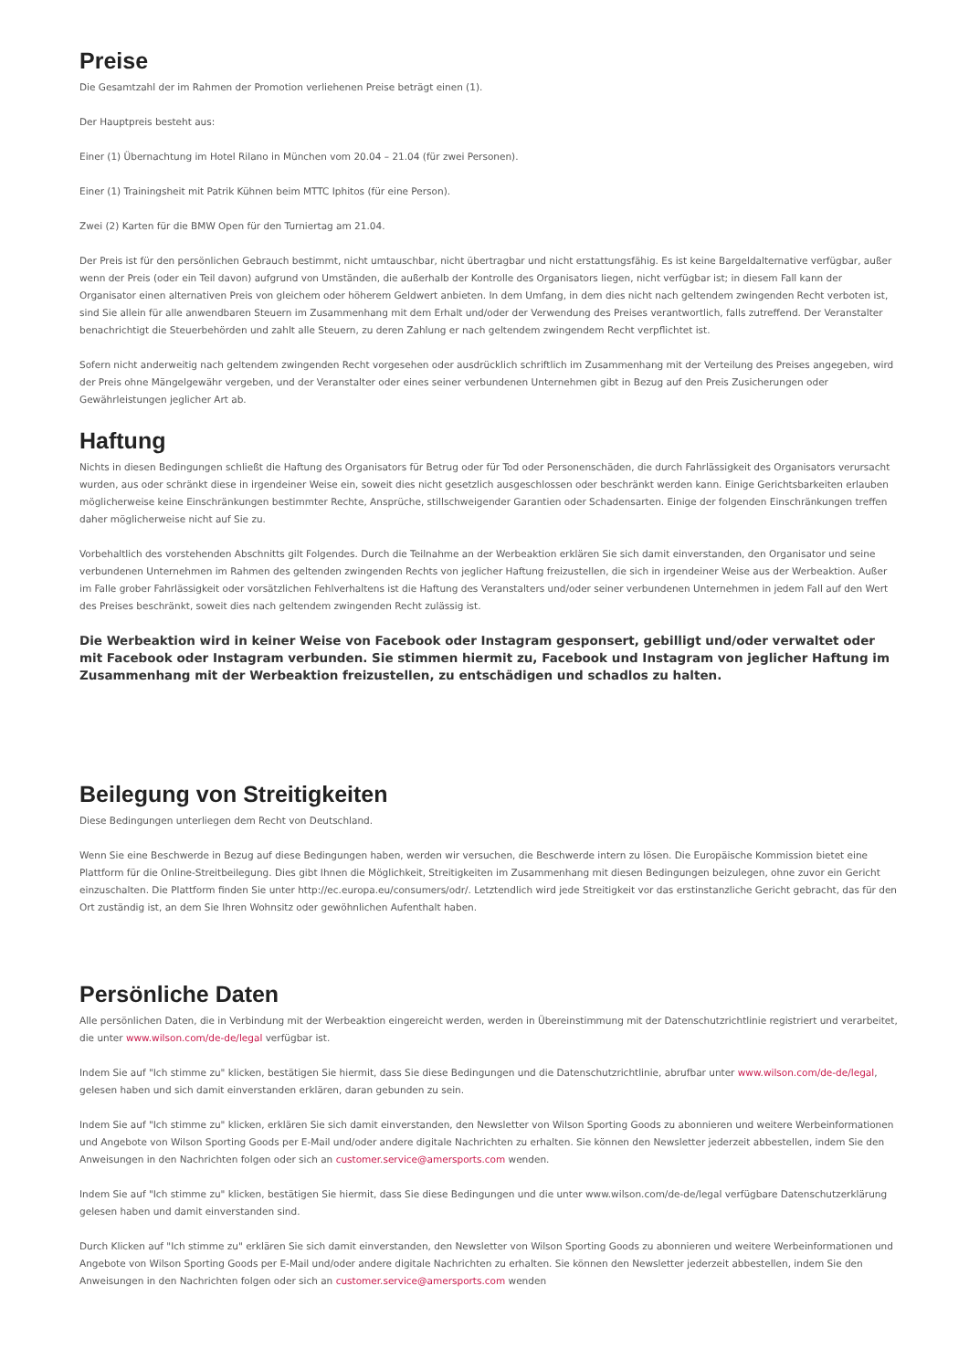Preise
Die Gesamtzahl der im Rahmen der Promotion verliehenen Preise beträgt einen (1).
Der Hauptpreis besteht aus:
Einer (1) Übernachtung im Hotel Rilano in München vom 20.04 – 21.04 (für zwei Personen).
Einer (1) Trainingsheit mit Patrik Kühnen beim MTTC Iphitos (für eine Person).
Zwei (2) Karten für die BMW Open für den Turniertag am 21.04.
Der Preis ist für den persönlichen Gebrauch bestimmt, nicht umtauschbar, nicht übertragbar und nicht erstattungsfähig. Es ist keine Bargeldalternative verfügbar, außer wenn der Preis (oder ein Teil davon) aufgrund von Umständen, die außerhalb der Kontrolle des Organisators liegen, nicht verfügbar ist; in diesem Fall kann der Organisator einen alternativen Preis von gleichem oder höherem Geldwert anbieten. In dem Umfang, in dem dies nicht nach geltendem zwingenden Recht verboten ist, sind Sie allein für alle anwendbaren Steuern im Zusammenhang mit dem Erhalt und/oder der Verwendung des Preises verantwortlich, falls zutreffend. Der Veranstalter benachrichtigt die Steuerbehörden und zahlt alle Steuern, zu deren Zahlung er nach geltendem zwingendem Recht verpflichtet ist.
Sofern nicht anderweitig nach geltendem zwingenden Recht vorgesehen oder ausdrücklich schriftlich im Zusammenhang mit der Verteilung des Preises angegeben, wird der Preis ohne Mängelgewähr vergeben, und der Veranstalter oder eines seiner verbundenen Unternehmen gibt in Bezug auf den Preis Zusicherungen oder Gewährleistungen jeglicher Art ab.
Haftung
Nichts in diesen Bedingungen schließt die Haftung des Organisators für Betrug oder für Tod oder Personenschäden, die durch Fahrlässigkeit des Organisators verursacht wurden, aus oder schränkt diese in irgendeiner Weise ein, soweit dies nicht gesetzlich ausgeschlossen oder beschränkt werden kann. Einige Gerichtsbarkeiten erlauben möglicherweise keine Einschränkungen bestimmter Rechte, Ansprüche, stillschweigender Garantien oder Schadensarten. Einige der folgenden Einschränkungen treffen daher möglicherweise nicht auf Sie zu.
Vorbehaltlich des vorstehenden Abschnitts gilt Folgendes. Durch die Teilnahme an der Werbeaktion erklären Sie sich damit einverstanden, den Organisator und seine verbundenen Unternehmen im Rahmen des geltenden zwingenden Rechts von jeglicher Haftung freizustellen, die sich in irgendeiner Weise aus der Werbeaktion. Außer im Falle grober Fahrlässigkeit oder vorsätzlichen Fehlverhaltens ist die Haftung des Veranstalters und/oder seiner verbundenen Unternehmen in jedem Fall auf den Wert des Preises beschränkt, soweit dies nach geltendem zwingenden Recht zulässig ist.
Die Werbeaktion wird in keiner Weise von Facebook oder Instagram gesponsert, gebilligt und/oder verwaltet oder mit Facebook oder Instagram verbunden. Sie stimmen hiermit zu, Facebook und Instagram von jeglicher Haftung im Zusammenhang mit der Werbeaktion freizustellen, zu entschädigen und schadlos zu halten.
Beilegung von Streitigkeiten
Diese Bedingungen unterliegen dem Recht von Deutschland.
Wenn Sie eine Beschwerde in Bezug auf diese Bedingungen haben, werden wir versuchen, die Beschwerde intern zu lösen. Die Europäische Kommission bietet eine Plattform für die Online-Streitbeilegung. Dies gibt Ihnen die Möglichkeit, Streitigkeiten im Zusammenhang mit diesen Bedingungen beizulegen, ohne zuvor ein Gericht einzuschalten. Die Plattform finden Sie unter http://ec.europa.eu/consumers/odr/. Letztendlich wird jede Streitigkeit vor das erstinstanzliche Gericht gebracht, das für den Ort zuständig ist, an dem Sie Ihren Wohnsitz oder gewöhnlichen Aufenthalt haben.
Persönliche Daten
Alle persönlichen Daten, die in Verbindung mit der Werbeaktion eingereicht werden, werden in Übereinstimmung mit der Datenschutzrichtlinie registriert und verarbeitet, die unter www.wilson.com/de-de/legal verfügbar ist.
Indem Sie auf "Ich stimme zu" klicken, bestätigen Sie hiermit, dass Sie diese Bedingungen und die Datenschutzrichtlinie, abrufbar unter www.wilson.com/de-de/legal, gelesen haben und sich damit einverstanden erklären, daran gebunden zu sein.
Indem Sie auf "Ich stimme zu" klicken, erklären Sie sich damit einverstanden, den Newsletter von Wilson Sporting Goods zu abonnieren und weitere Werbeinformationen und Angebote von Wilson Sporting Goods per E-Mail und/oder andere digitale Nachrichten zu erhalten. Sie können den Newsletter jederzeit abbestellen, indem Sie den Anweisungen in den Nachrichten folgen oder sich an customer.service@amersports.com wenden.
Indem Sie auf "Ich stimme zu" klicken, bestätigen Sie hiermit, dass Sie diese Bedingungen und die unter www.wilson.com/de-de/legal verfügbare Datenschutzerklärung gelesen haben und damit einverstanden sind.
Durch Klicken auf "Ich stimme zu" erklären Sie sich damit einverstanden, den Newsletter von Wilson Sporting Goods zu abonnieren und weitere Werbeinformationen und Angebote von Wilson Sporting Goods per E-Mail und/oder andere digitale Nachrichten zu erhalten. Sie können den Newsletter jederzeit abbestellen, indem Sie den Anweisungen in den Nachrichten folgen oder sich an customer.service@amersports.com wenden